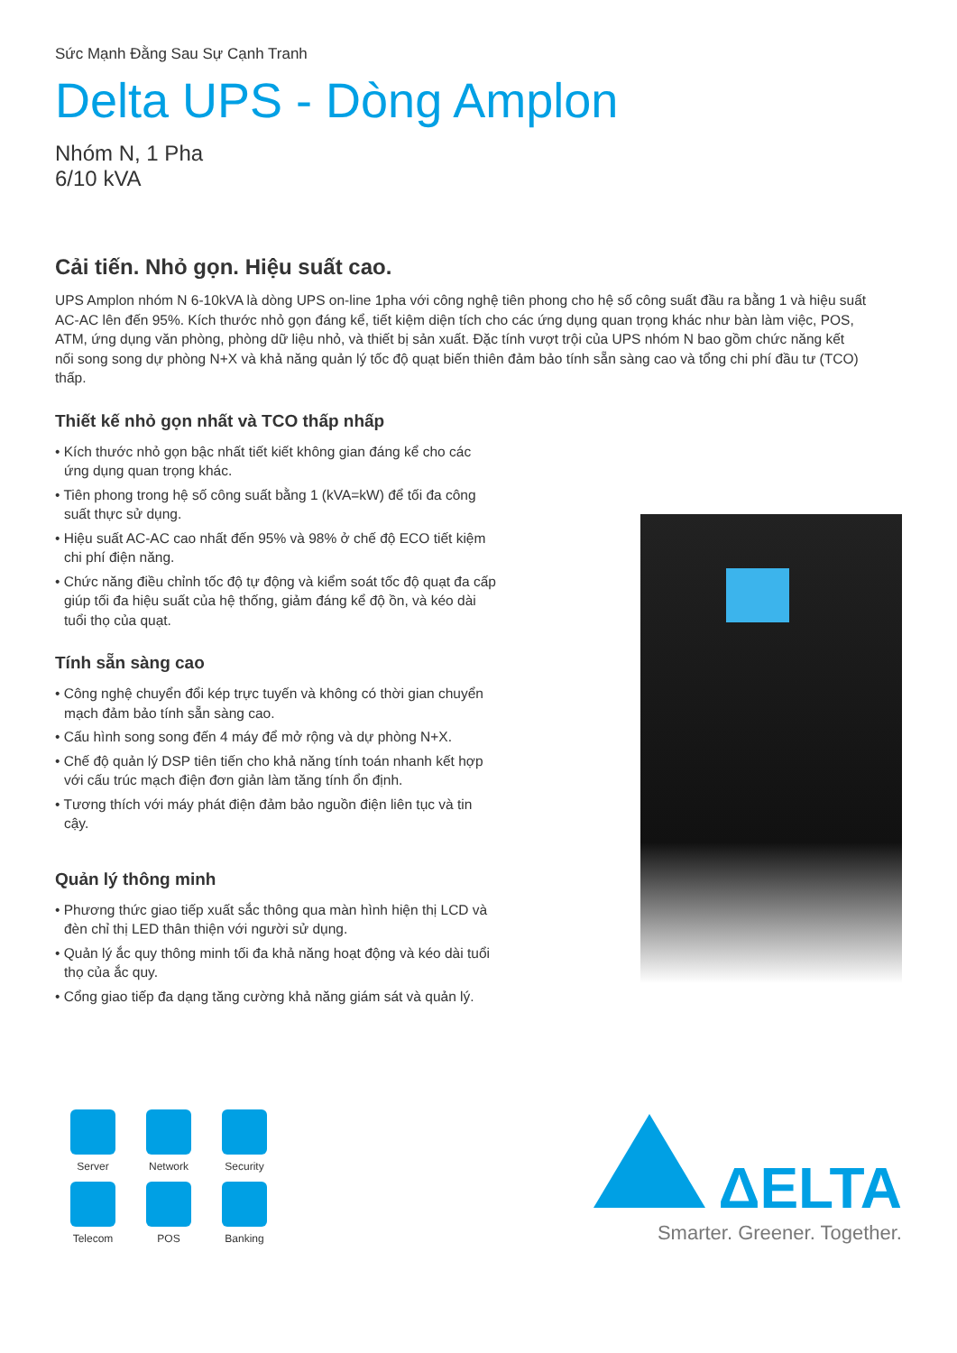Sức Mạnh Đằng Sau Sự Cạnh Tranh
Delta UPS - Dòng Amplon
Nhóm N, 1 Pha
6/10 kVA
Cải tiến. Nhỏ gọn. Hiệu suất cao.
UPS Amplon nhóm N 6-10kVA là dòng UPS on-line 1pha với công nghệ tiên phong cho hệ số công suất đầu ra bằng 1 và hiệu suất AC-AC lên đến 95%. Kích thước nhỏ gọn đáng kể, tiết kiệm diện tích cho các ứng dụng quan trọng khác như bàn làm việc, POS, ATM, ứng dụng văn phòng, phòng dữ liệu nhỏ, và thiết bị sản xuất. Đặc tính vượt trội của UPS nhóm N bao gồm chức năng kết nối song song dự phòng N+X và khả năng quản lý tốc độ quạt biến thiên đảm bảo tính sẵn sàng cao và tổng chi phí đầu tư (TCO) thấp.
Thiết kế nhỏ gọn nhất và TCO thấp nhấp
• Kích thước nhỏ gọn bậc nhất tiết kiết không gian đáng kể cho các ứng dụng quan trọng khác.
• Tiên phong trong hệ số công suất bằng 1 (kVA=kW) để tối đa công suất thực sử dụng.
• Hiệu suất AC-AC cao nhất đến 95% và 98% ở chế độ ECO tiết kiệm chi phí điện năng.
• Chức năng điều chỉnh tốc độ tự động và kiểm soát tốc độ quạt đa cấp giúp tối đa hiệu suất của hệ thống, giảm đáng kể độ ồn, và kéo dài tuổi thọ của quạt.
Tính sẵn sàng cao
• Công nghệ chuyển đổi kép trực tuyến và không có thời gian chuyển mạch đảm bảo tính sẵn sàng cao.
• Cấu hình song song đến 4 máy để mở rộng và dự phòng N+X.
• Chế độ quản lý DSP tiên tiến cho khả năng tính toán nhanh kết hợp với cấu trúc mạch điện đơn giản làm tăng tính ổn định.
• Tương thích với máy phát điện đảm bảo nguồn điện liên tục và tin cậy.
Quản lý thông minh
• Phương thức giao tiếp xuất sắc thông qua màn hình hiện thị LCD và đèn chỉ thị LED thân thiện với người sử dụng.
• Quản lý ắc quy thông minh tối đa khả năng hoạt động và kéo dài tuổi thọ của ắc quy.
• Cổng giao tiếp đa dạng tăng cường khả năng giám sát và quản lý.
Server
Network
Security
Telecom
POS
Banking
ΔELTA
Smarter. Greener. Together.